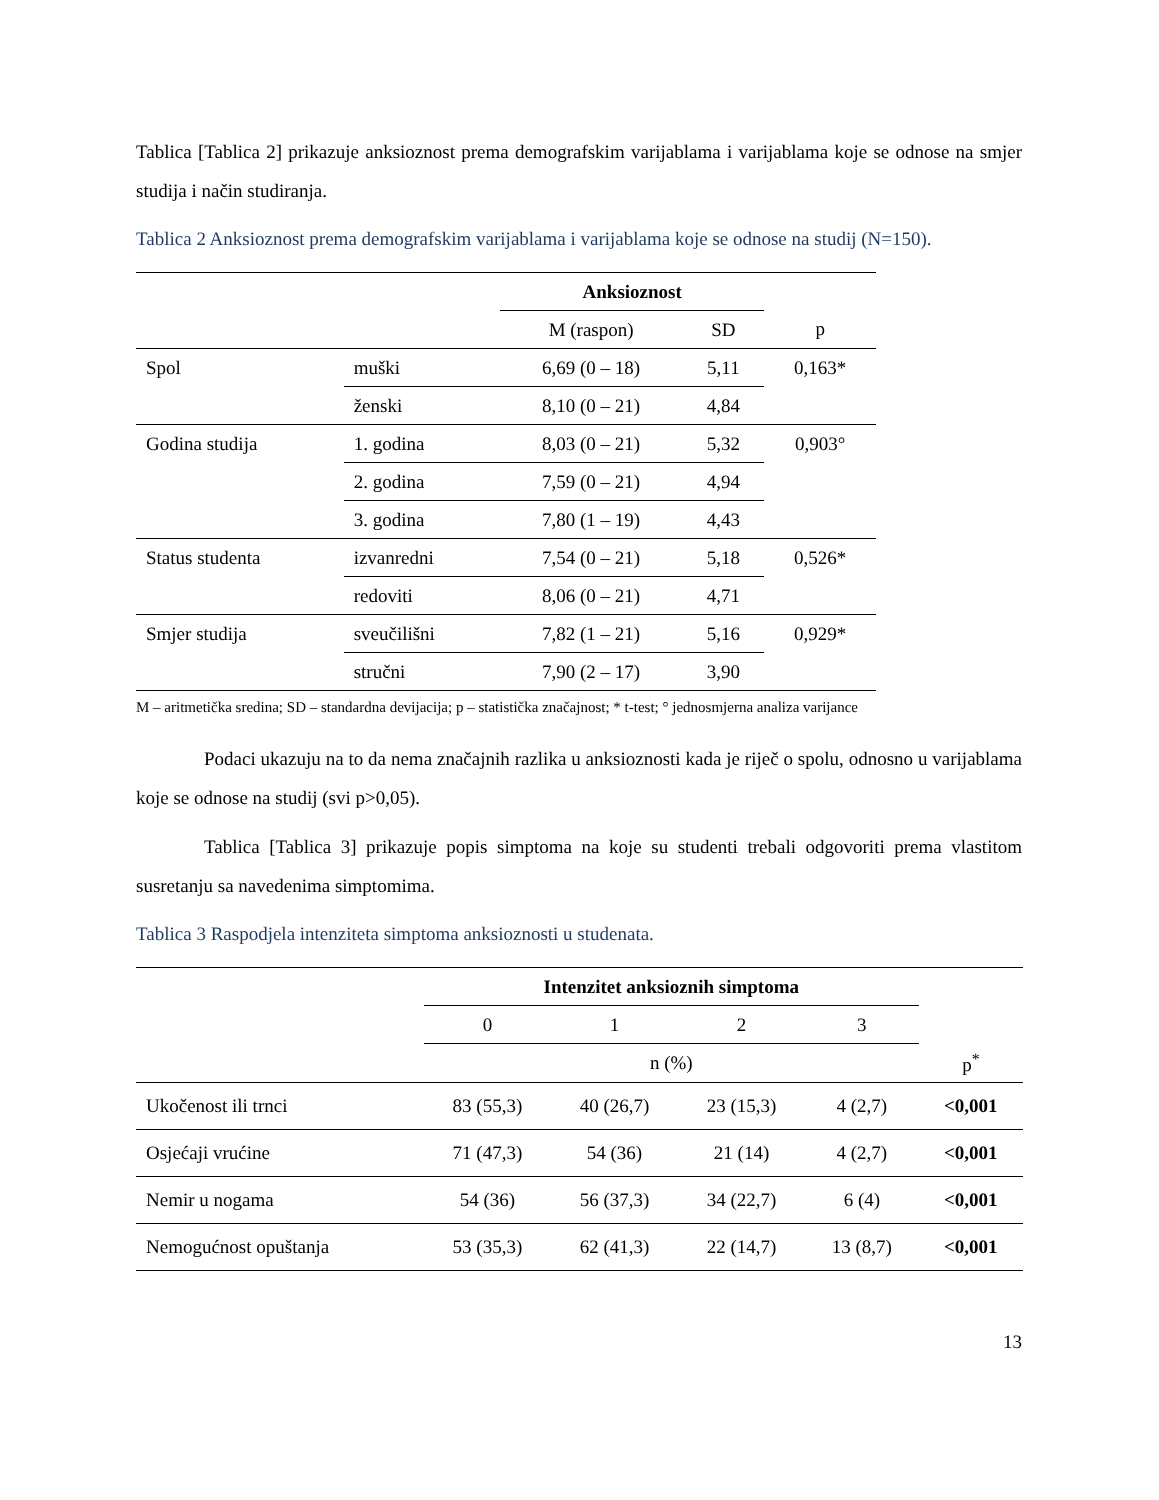Tablica [Tablica 2] prikazuje anksioznost prema demografskim varijablama i varijablama koje se odnose na smjer studija i način studiranja.
Tablica 2 Anksioznost prema demografskim varijablama i varijablama koje se odnose na studij (N=150).
| | | Anksioznost | | |
| --- | --- | --- | --- | --- |
| | | M (raspon) | SD | p |
| Spol | muški | 6,69 (0 – 18) | 5,11 | 0,163* |
| | ženski | 8,10 (0 – 21) | 4,84 | |
| Godina studija | 1. godina | 8,03 (0 – 21) | 5,32 | 0,903° |
| | 2. godina | 7,59 (0 – 21) | 4,94 | |
| | 3. godina | 7,80 (1 – 19) | 4,43 | |
| Status studenta | izvanredni | 7,54 (0 – 21) | 5,18 | 0,526* |
| | redoviti | 8,06 (0 – 21) | 4,71 | |
| Smjer studija | sveučilišni | 7,82 (1 – 21) | 5,16 | 0,929* |
| | stručni | 7,90 (2 – 17) | 3,90 | |
M – aritmetička sredina; SD – standardna devijacija; p – statistička značajnost; * t-test; ° jednosmjerna analiza varijance
Podaci ukazuju na to da nema značajnih razlika u anksioznosti kada je riječ o spolu, odnosno u varijablama koje se odnose na studij (svi p>0,05).
Tablica [Tablica 3] prikazuje popis simptoma na koje su studenti trebali odgovoriti prema vlastitom susretanju sa navedenima simptomima.
Tablica 3 Raspodjela intenziteta simptoma anksioznosti u studenata.
| | Intenzitet anksioznih simptoma | | | | |
| --- | --- | --- | --- | --- | --- |
| | 0 | 1 | 2 | 3 | |
| | n (%) | | | | p<sup>*</sup> |
| Ukočenost ili trnci | 83 (55,3) | 40 (26,7) | 23 (15,3) | 4 (2,7) | <0,001 |
| Osjećaji vrućine | 71 (47,3) | 54 (36) | 21 (14) | 4 (2,7) | <0,001 |
| Nemir u nogama | 54 (36) | 56 (37,3) | 34 (22,7) | 6 (4) | <0,001 |
| Nemogućnost opuštanja | 53 (35,3) | 62 (41,3) | 22 (14,7) | 13 (8,7) | <0,001 |
13